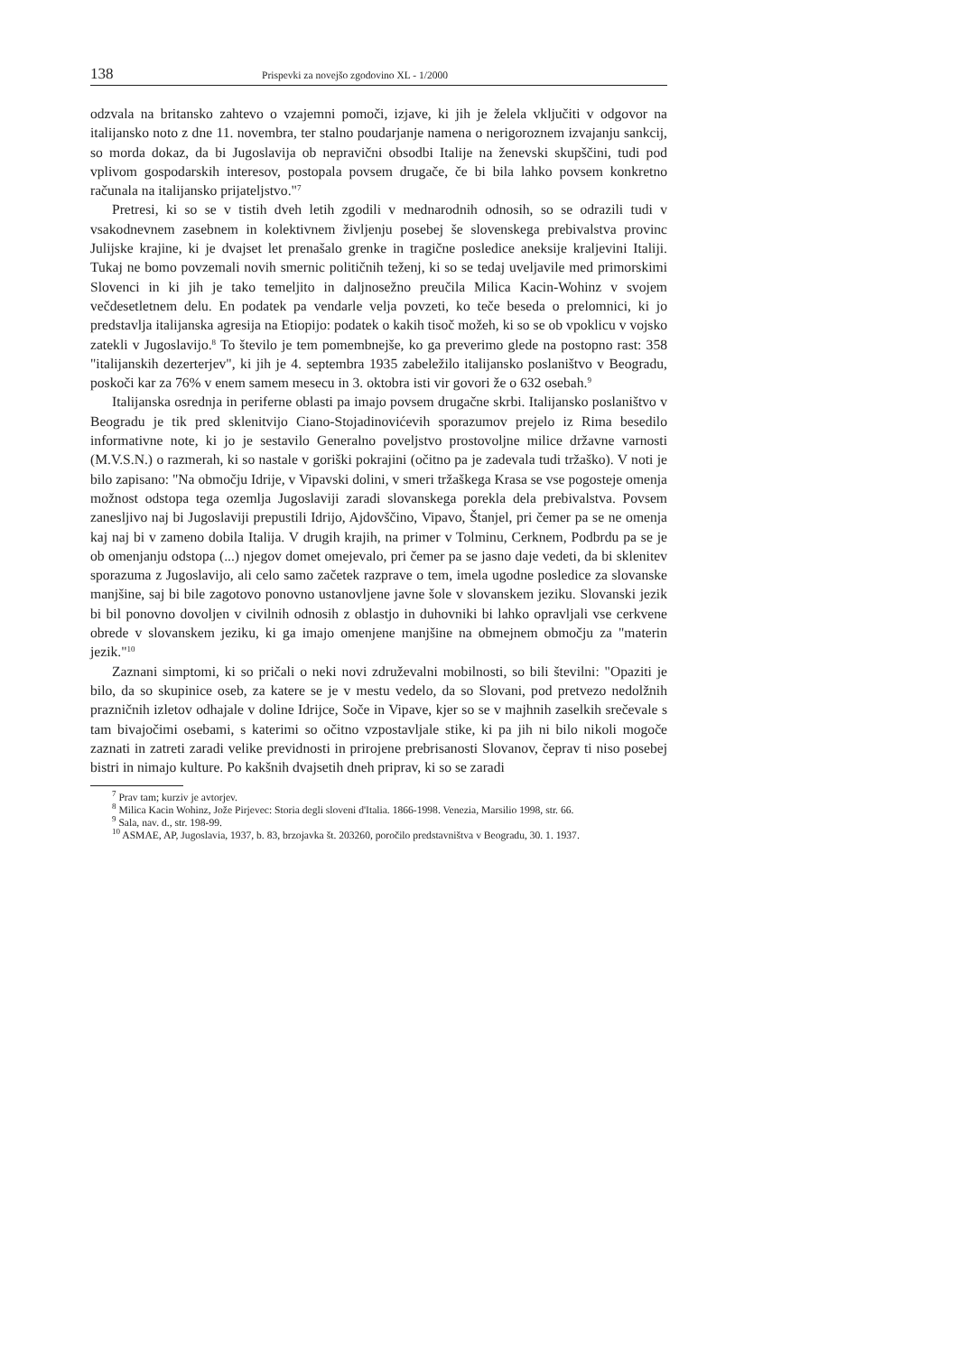138 Prispevki za novejšo zgodovino XL - 1/2000
odzvala na britansko zahtevo o vzajemni pomoči, izjave, ki jih je želela vključiti v odgovor na italijansko noto z dne 11. novembra, ter stalno poudarjanje namena o nerigoroznem izvajanju sankcij, so morda dokaz, da bi Jugoslavija ob nepravični obsodbi Italije na ženevski skupščini, tudi pod vplivom gospodarskih interesov, postopala povsem drugače, če bi bila lahko povsem konkretno računala na italijansko prijateljstvo."<sup>7</sup>
Pretresi, ki so se v tistih dveh letih zgodili v mednarodnih odnosih, so se odrazili tudi v vsakodnevnem zasebnem in kolektivnem življenju posebej še slovenskega prebivalstva provinc Julijske krajine, ki je dvajset let prenašalo grenke in tragične posledice aneksije kraljevini Italiji. Tukaj ne bomo povzemali novih smernic političnih teženj, ki so se tedaj uveljavile med primorskimi Slovenci in ki jih je tako temeljito in daljnosežno preučila Milica Kacin-Wohinz v svojem večdesetletnem delu. En podatek pa vendarle velja povzeti, ko teče beseda o prelomnici, ki jo predstavlja italijanska agresija na Etiopijo: podatek o kakih tisoč možeh, ki so se ob vpoklicu v vojsko zatekli v Jugoslavijo.<sup>8</sup> To število je tem pomembnejše, ko ga preverimo glede na postopno rast: 358 "italijanskih dezerterjev", ki jih je 4. septembra 1935 zabeležilo italijansko poslaništvo v Beogradu, poskoči kar za 76% v enem samem mesecu in 3. oktobra isti vir govori že o 632 osebah.<sup>9</sup>
Italijanska osrednja in periferne oblasti pa imajo povsem drugačne skrbi. Italijansko poslaništvo v Beogradu je tik pred sklenitvijo Ciano-Stojadinovićevih sporazumov prejelo iz Rima besedilo informativne note, ki jo je sestavilo Generalno poveljstvo prostovoljne milice državne varnosti (M.V.S.N.) o razmerah, ki so nastale v goriški pokrajini (očitno pa je zadevala tudi tržaško). V noti je bilo zapisano: "Na območju Idrije, v Vipavski dolini, v smeri tržaškega Krasa se vse pogosteje omenja možnost odstopa tega ozemlja Jugoslaviji zaradi slovanskega porekla dela prebivalstva. Povsem zanesljivo naj bi Jugoslaviji prepustili Idrijo, Ajdovščino, Vipavo, Štanjel, pri čemer pa se ne omenja kaj naj bi v zameno dobila Italija. V drugih krajih, na primer v Tolminu, Cerknem, Podbrdu pa se je ob omenjanju odstopa (...) njegov domet omejevalo, pri čemer pa se jasno daje vedeti, da bi sklenitev sporazuma z Jugoslavijo, ali celo samo začetek razprave o tem, imela ugodne posledice za slovanske manjšine, saj bi bile zagotovo ponovno ustanovljene javne šole v slovanskem jeziku. Slovanski jezik bi bil ponovno dovoljen v civilnih odnosih z oblastjo in duhovniki bi lahko opravljali vse cerkvene obrede v slovanskem jeziku, ki ga imajo omenjene manjšine na obmejnem območju za "materin jezik."<sup>10</sup>
Zaznani simptomi, ki so pričali o neki novi združevalni mobilnosti, so bili številni: "Opaziti je bilo, da so skupinice oseb, za katere se je v mestu vedelo, da so Slovani, pod pretvezo nedolžnih prazničnih izletov odhajale v doline Idrijce, Soče in Vipave, kjer so se v majhnih zaselkih srečevale s tam bivajočimi osebami, s katerimi so očitno vzpostavljale stike, ki pa jih ni bilo nikoli mogoče zaznati in zatreti zaradi velike previdnosti in prirojene prebrisanosti Slovanov, čeprav ti niso posebej bistri in nimajo kulture. Po kakšnih dvajsetih dneh priprav, ki so se zaradi
<sup>7</sup> Prav tam; kurziv je avtorjev.
<sup>8</sup> Milica Kacin Wohinz, Jože Pirjevec: Storia degli sloveni d'Italia. 1866-1998. Venezia, Marsilio 1998, str. 66.
<sup>9</sup> Sala, nav. d., str. 198-99.
<sup>10</sup> ASMAE, AP, Jugoslavia, 1937, b. 83, brzojavka št. 203260, poročilo predstavništva v Beogradu, 30. 1. 1937.